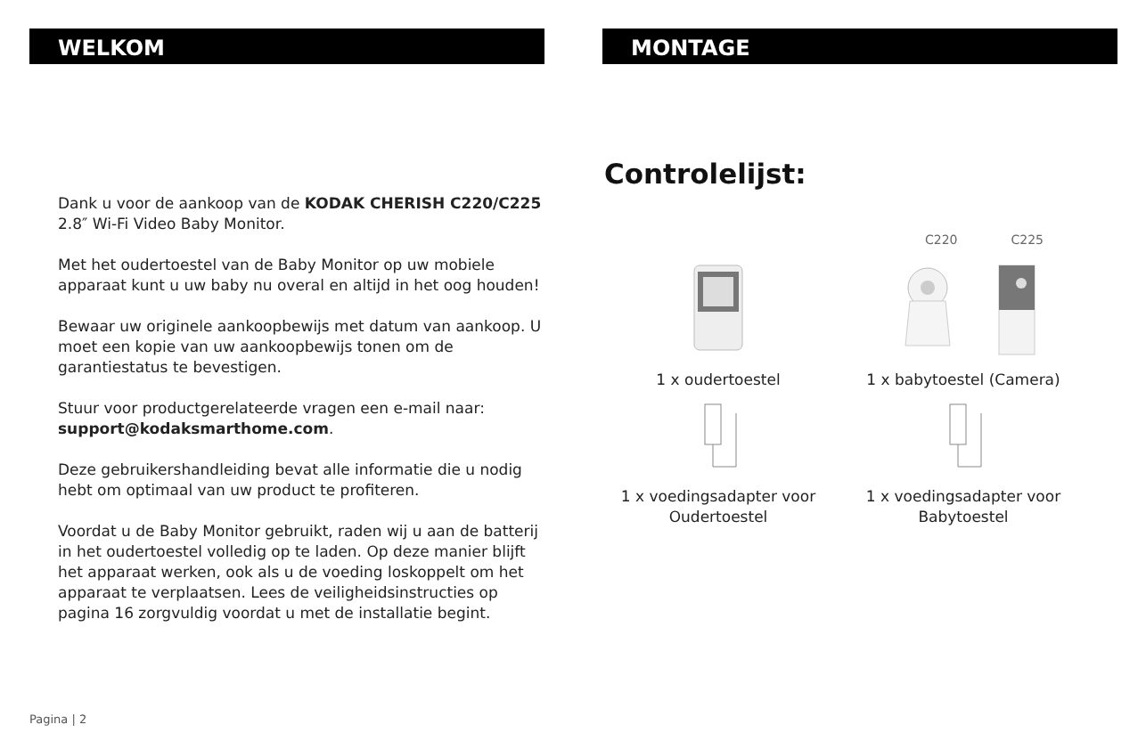WELKOM
Dank u voor de aankoop van de KODAK CHERISH C220/C225 2.8″ Wi-Fi Video Baby Monitor.
Met het oudertoestel van de Baby Monitor op uw mobiele apparaat kunt u uw baby nu overal en altijd in het oog houden!
Bewaar uw originele aankoopbewijs met datum van aankoop. U moet een kopie van uw aankoopbewijs tonen om de garantiestatus te bevestigen.
Stuur voor productgerelateerde vragen een e-mail naar: support@kodaksmarthome.com.
Deze gebruikershandleiding bevat alle informatie die u nodig hebt om optimaal van uw product te profiteren.
Voordat u de Baby Monitor gebruikt, raden wij u aan de batterij in het oudertoestel volledig op te laden. Op deze manier blijft het apparaat werken, ook als u de voeding loskoppelt om het apparaat te verplaatsen. Lees de veiligheidsinstructies op pagina 16 zorgvuldig voordat u met de installatie begint.
Pagina | 2
MONTAGE
Controlelijst:
C220 C225
1 x oudertoestel
1 x babytoestel (Camera)
1 x voedingsadapter voor Oudertoestel
1 x voedingsadapter voor Babytoestel